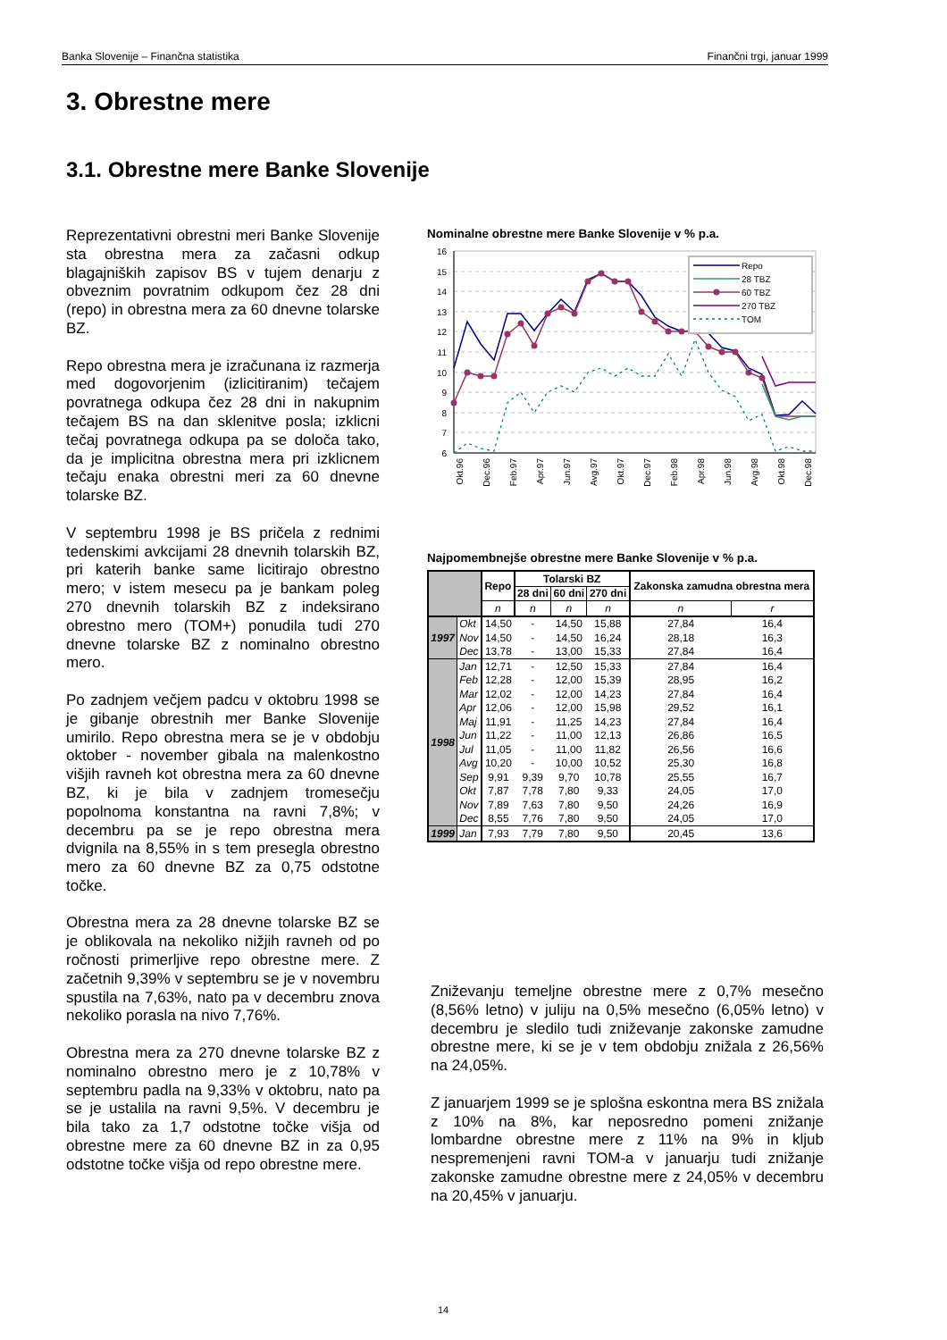Banka Slovenije – Finančna statistika Finančni trgi, januar 1999
3. Obrestne mere
3.1. Obrestne mere Banke Slovenije
Reprezentativni obrestni meri Banke Slovenije sta obrestna mera za začasni odkup blagajniških zapisov BS v tujem denarju z obveznim povratnim odkupom čez 28 dni (repo) in obrestna mera za 60 dnevne tolarske BZ.
Repo obrestna mera je izračunana iz razmerja med dogovorjenim (izlicitiranim) tečajem povratnega odkupa čez 28 dni in nakupnim tečajem BS na dan sklenitve posla; izklicni tečaj povratnega odkupa pa se določa tako, da je implicitna obrestna mera pri izklicnem tečaju enaka obrestni meri za 60 dnevne tolarske BZ.
V septembru 1998 je BS pričela z rednimi tedenskimi avkcijami 28 dnevnih tolarskih BZ, pri katerih banke same licitirajo obrestno mero; v istem mesecu pa je bankam poleg 270 dnevnih tolarskih BZ z indeksirano obrestno mero (TOM+) ponudila tudi 270 dnevne tolarske BZ z nominalno obrestno mero.
Po zadnjem večjem padcu v oktobru 1998 se je gibanje obrestnih mer Banke Slovenije umirilo. Repo obrestna mera se je v obdobju oktober - november gibala na malenkostno višjih ravneh kot obrestna mera za 60 dnevne BZ, ki je bila v zadnjem tromesečju popolnoma konstantna na ravni 7,8%; v decembru pa se je repo obrestna mera dvignila na 8,55% in s tem presegla obrestno mero za 60 dnevne BZ za 0,75 odstotne točke.
Obrestna mera za 28 dnevne tolarske BZ se je oblikovala na nekoliko nižjih ravneh od po ročnosti primerljive repo obrestne mere. Z začetnih 9,39% v septembru se je v novembru spustila na 7,63%, nato pa v decembru znova nekoliko porasla na nivo 7,76%.
Obrestna mera za 270 dnevne tolarske BZ z nominalno obrestno mero je z 10,78% v septembru padla na 9,33% v oktobru, nato pa se je ustalila na ravni 9,5%. V decembru je bila tako za 1,7 odstotne točke višja od obrestne mere za 60 dnevne BZ in za 0,95 odstotne točke višja od repo obrestne mere.
Nominalne obrestne mere Banke Slovenije v % p.a.
16
15
14
13
12
11
10
9
8
7
6
Repo
28 TBZ
60 TBZ
270 TBZ
TOM
Okt.96
Dec.96
Feb.97
Apr.97
Jun.97
Avg.97
Okt.97
Dec.97
Feb.98
Apr.98
Jun.98
Avg.98
Okt.98
Dec.98
Najpomembnejše obrestne mere Banke Slovenije v % p.a.
| | | Repo | Tolarski BZ | | | Zakonska zamudna obrestna mera | |
| --- | --- | --- | --- | --- | --- | --- | --- |
| | | | 28 dni | 60 dni | 270 dni | | |
| | | n | n | n | n | n | r |
| 1997 | Okt | 14,50 | - | 14,50 | 15,88 | 27,84 | 16,4 |
| | Nov | 14,50 | - | 14,50 | 16,24 | 28,18 | 16,3 |
| | Dec | 13,78 | - | 13,00 | 15,33 | 27,84 | 16,4 |
| 1998 | Jan | 12,71 | - | 12,50 | 15,33 | 27,84 | 16,4 |
| | Feb | 12,28 | - | 12,00 | 15,39 | 28,95 | 16,2 |
| | Mar | 12,02 | - | 12,00 | 14,23 | 27,84 | 16,4 |
| | Apr | 12,06 | - | 12,00 | 15,98 | 29,52 | 16,1 |
| | Maj | 11,91 | - | 11,25 | 14,23 | 27,84 | 16,4 |
| | Jun | 11,22 | - | 11,00 | 12,13 | 26,86 | 16,5 |
| | Jul | 11,05 | - | 11,00 | 11,82 | 26,56 | 16,6 |
| | Avg | 10,20 | - | 10,00 | 10,52 | 25,30 | 16,8 |
| | Sep | 9,91 | 9,39 | 9,70 | 10,78 | 25,55 | 16,7 |
| | Okt | 7,87 | 7,78 | 7,80 | 9,33 | 24,05 | 17,0 |
| | Nov | 7,89 | 7,63 | 7,80 | 9,50 | 24,26 | 16,9 |
| | Dec | 8,55 | 7,76 | 7,80 | 9,50 | 24,05 | 17,0 |
| 1999 | Jan | 7,93 | 7,79 | 7,80 | 9,50 | 20,45 | 13,6 |
Zniževanju temeljne obrestne mere z 0,7% mesečno (8,56% letno) v juliju na 0,5% mesečno (6,05% letno) v decembru je sledilo tudi zniževanje zakonske zamudne obrestne mere, ki se je v tem obdobju znižala z 26,56% na 24,05%.
Z januarjem 1999 se je splošna eskontna mera BS znižala z 10% na 8%, kar neposredno pomeni znižanje lombardne obrestne mere z 11% na 9% in kljub nespremenjeni ravni TOM-a v januarju tudi znižanje zakonske zamudne obrestne mere z 24,05% v decembru na 20,45% v januarju.
14